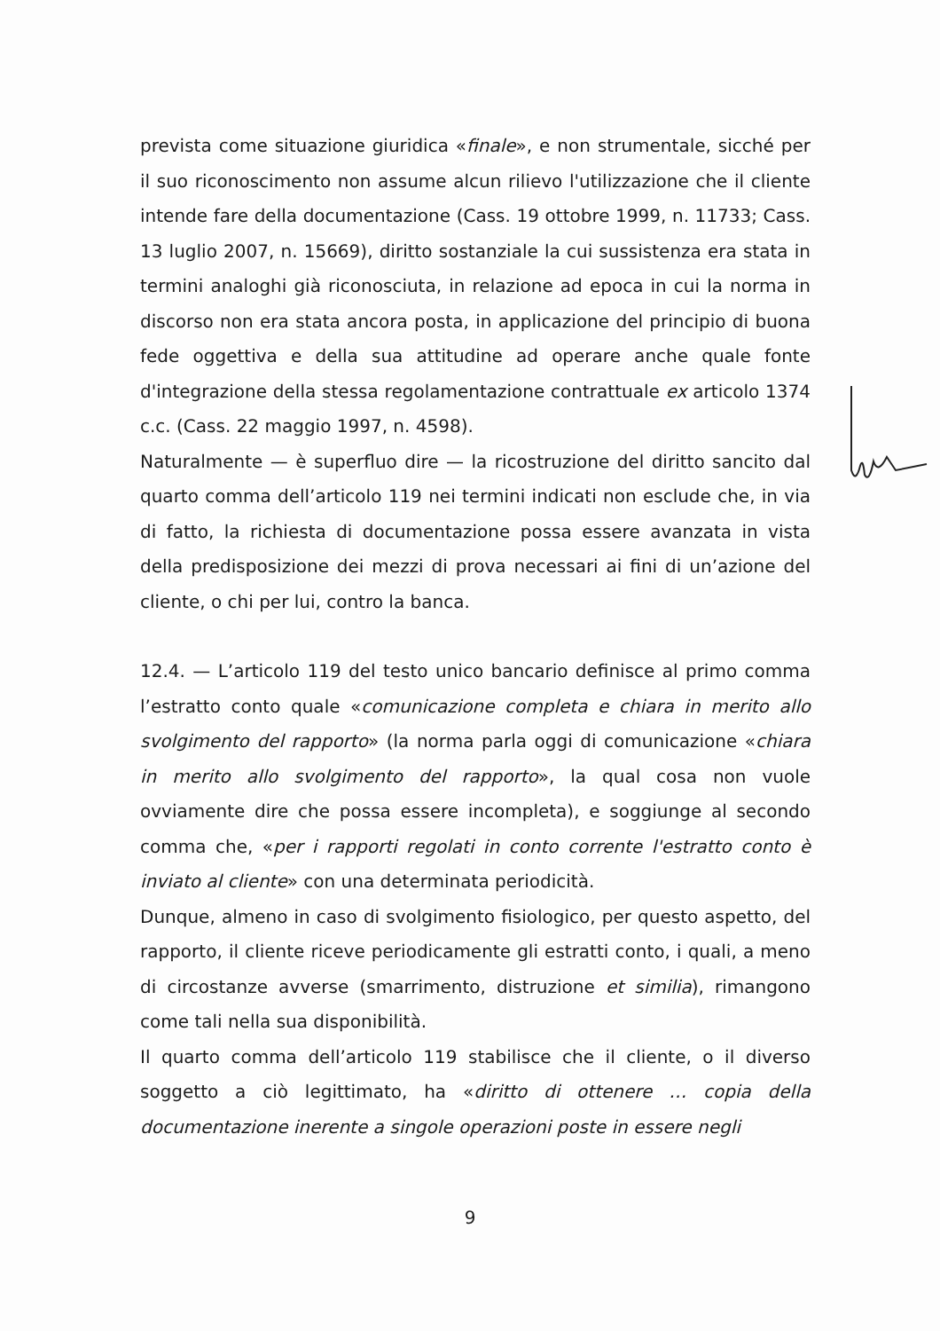prevista come situazione giuridica «finale», e non strumentale, sicché per il suo riconoscimento non assume alcun rilievo l'utilizzazione che il cliente intende fare della documentazione (Cass. 19 ottobre 1999, n. 11733; Cass. 13 luglio 2007, n. 15669), diritto sostanziale la cui sussistenza era stata in termini analoghi già riconosciuta, in relazione ad epoca in cui la norma in discorso non era stata ancora posta, in applicazione del principio di buona fede oggettiva e della sua attitudine ad operare anche quale fonte d'integrazione della stessa regolamentazione contrattuale ex articolo 1374 c.c. (Cass. 22 maggio 1997, n. 4598).
Naturalmente — è superfluo dire — la ricostruzione del diritto sancito dal quarto comma dell’articolo 119 nei termini indicati non esclude che, in via di fatto, la richiesta di documentazione possa essere avanzata in vista della predisposizione dei mezzi di prova necessari ai fini di un’azione del cliente, o chi per lui, contro la banca.
12.4. — L’articolo 119 del testo unico bancario definisce al primo comma l’estratto conto quale «comunicazione completa e chiara in merito allo svolgimento del rapporto» (la norma parla oggi di comunicazione «chiara in merito allo svolgimento del rapporto», la qual cosa non vuole ovviamente dire che possa essere incompleta), e soggiunge al secondo comma che, «per i rapporti regolati in conto corrente l'estratto conto è inviato al cliente» con una determinata periodicità.
Dunque, almeno in caso di svolgimento fisiologico, per questo aspetto, del rapporto, il cliente riceve periodicamente gli estratti conto, i quali, a meno di circostanze avverse (smarrimento, distruzione et similia), rimangono come tali nella sua disponibilità.
Il quarto comma dell’articolo 119 stabilisce che il cliente, o il diverso soggetto a ciò legittimato, ha «diritto di ottenere … copia della documentazione inerente a singole operazioni poste in essere negli
9